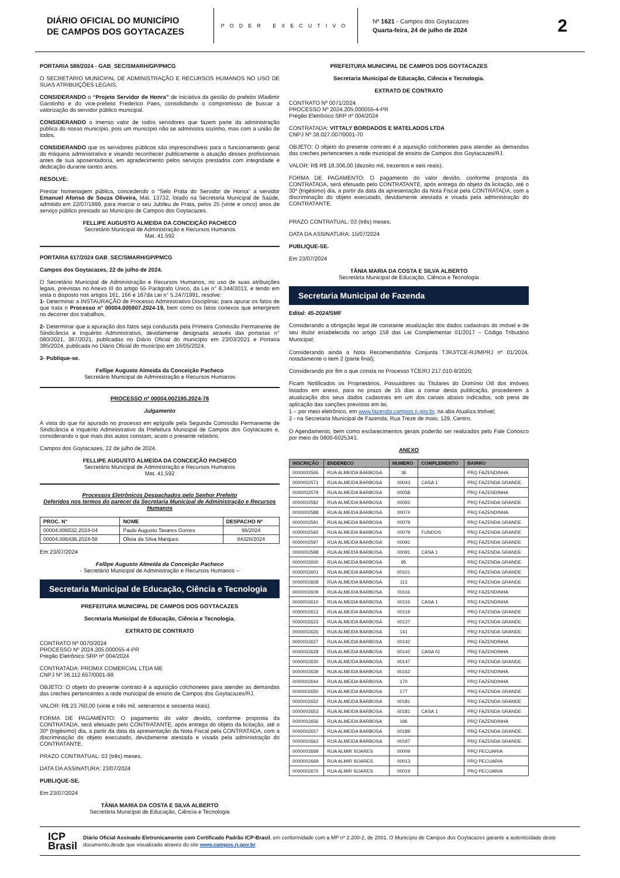DIÁRIO OFICIAL DO MUNICÍPIO
DE CAMPOS DOS GOYTACAZES
PODER EXECUTIVO
Nº 1621 - Campos dos Goytacazes
Quarta-feira, 24 de julho de 2024
2
PORTARIA 589/2024 - GAB_SEC/SMARH/GP/PMCG
O SECRETÁRIO MUNICIPAL DE ADMINISTRAÇÃO E RECURSOS HUMANOS NO USO DE SUAS ATRIBUIÇÕES LEGAIS,
CONSIDERANDO o “Projeto Servidor de Honra” de iniciativa da gestão do prefeito Wladimir Garotinho e do vice-prefeito Frederico Paes, consolidando o compromisso de buscar a valorização do servidor público municipal.
CONSIDERANDO o imenso valor de todos servidores que fazem parte da administração pública do nosso município, pois um município não se administra sozinho, mas com a união de todos.
CONSIDERANDO que os servidores públicos são imprescindíveis para o funcionamento geral da máquina administrativa e visando reconhecer publicamente a atuação desses profissionais antes de sua aposentadoria, em agradecimento pelos serviços prestados com integridade e dedicação durante tantos anos.
RESOLVE:
Prestar homenagem pública, concedendo o “Selo Prata do Servidor de Honra” a servidor Emanuel Afonso de Souza Oliveira, Mat. 13732, lotado na Secretaria Municipal de Saúde, admitido em 22/07/1999, para marcar o seu Jubileu de Prata, pelos 25 (vinte e cinco) anos de serviço público prestado ao Município de Campos dos Goytacazes.
FELLIPE AUGUSTO ALMEIDA DA CONCEIÇÃO PACHECO
Secretário Municipal de Administração e Recursos Humanos
Mat. 41.592
PORTARIA 617/2024 GAB_SEC/SMARH/GP/PMCG
Campos dos Goytacazes, 22 de julho de 2024.
O Secretário Municipal de Administração e Recursos Humanos, no uso de suas atribuições legais, previstas no Anexo III do artigo 55 Parágrafo Único, da Lei n° 8.344/2013, e tendo em vista o disposto nos artigos 161, 166 e 167da Lei n° 5.247/1991, resolve:
1- Determinar a INSTAURAÇÃO de Processo Administrativo Disciplinar, para apurar os fatos de que trata o Processo n° 00004.005907.2024-19, bem como os fatos conexos que emergirem no decorrer dos trabalhos.
2- Determinar que a apuração dos fatos seja conduzida pela Primeira Comissão Permanente de Sindicância e Inquérito Administrativo, devidamente designada através das portarias n° 080/2021, 387/2021, publicadas no Diário Oficial do município em 23/03/2021 e Portaria 385/2024, publicada no Diário Oficial do município em 16/05/2024.
3- Publique-se.
Fellipe Augusto Almeida da Conceição Pacheco
Secretário Municipal de Administração e Recursos Humanos
PROCESSO nº 00004.002195.2024-78
Julgamento
À vista do que foi apurado no processo em epígrafe pela Segunda Comissão Permanente de Sindicância e Inquérito Administrativo da Prefeitura Municipal de Campos dos Goytacazes e, considerando o que mais dos autos constam, acato o presente relatório.
Campos dos Goytacazes, 22 de julho de 2024.
FELLIPE AUGUSTO ALMEIDA DA CONCEIÇÃO PACHECO
Secretário Municipal de Administração e Recursos Humanos
Mat. 41.592
Processos Eletrônicos Despachados pelo Senhor Prefeito
Deferidos nos termos do parecer da Secretaria Municipal de Administração e Recursos Humanos
| PROC. N° | NOME | DESPACHO Nº |
| --- | --- | --- |
| 00004.006532.2024-04 | Paulo Augusto Tavares Gomes | 98/2024 |
| 00004.006436.2024-58 | Olivia da Silva Marques | 84328/2024 |
Em 23/07/2024
Fellipe Augusto Almeida da Conceição Pacheco
- Secretário Municipal de Administração e Recursos Humanos –
Secretaria Municipal de Educação, Ciência e Tecnologia
PREFEITURA MUNICIPAL DE CAMPOS DOS GOYTACAZES
Secretaria Municipal de Educação, Ciência e Tecnologia.
EXTRATO DE CONTRATO
CONTRATO Nº 0070/2024
PROCESSO Nº 2024.205.000055-4-PR
Pregão Eletrônico SRP nº 004/2024
CONTRATADA: PROMIX COMERCIAL LTDA ME
CNPJ Nº 36.112.657/0001-98
OBJETO: O objeto do presente contrato é a aquisição colchonetes para atender as demandas das creches pertencentes a rede municipal de ensino de Campos dos Goytacazes/RJ.
VALOR: R$ 23.760,00 (vinte e três mil, setecentos e sessenta reais).
FORMA DE PAGAMENTO: O pagamento do valor devido, conforme proposta da CONTRATADA, será efetuado pelo CONTRATANTE, após entrega do objeto da licitação, até o 30º (trigésimo) dia, a partir da data da apresentação da Nota Fiscal pela CONTRATADA, com a discriminação do objeto executado, devidamente atestada e visada pela administração do CONTRATANTE.
PRAZO CONTRATUAL: 03 (três) meses.
DATA DA ASSINATURA: 23/07/2024
PUBLIQUE-SE.
Em 23/07/2024
TÂNIA MARIA DA COSTA E SILVA ALBERTO
Secretária Municipal de Educação, Ciência e Tecnologia
PREFEITURA MUNICIPAL DE CAMPOS DOS GOYTACAZES
Secretaria Municipal de Educação, Ciência e Tecnologia.
EXTRATO DE CONTRATO
CONTRATO Nº 0071/2024
PROCESSO Nº 2024.205.000055-4-PR
Pregão Eletrônico SRP nº 004/2024
CONTRATADA: VITTALY BORDADOS E MATELADOS LTDA
CNPJ Nº 38.027.007/0001-70
OBJETO: O objeto do presente contrato é a aquisição colchonetes para atender as demandas das creches pertencentes a rede municipal de ensino de Campos dos Goytacazes/RJ.
VALOR: R$ R$ 18.306,00 (dezoito mil, trezentos e seis reais).
FORMA DE PAGAMENTO: O pagamento do valor devido, conforme proposta da CONTRATADA, será efetuado pelo CONTRATANTE, após entrega do objeto da licitação, até o 30º (trigésimo) dia, a partir da data da apresentação da Nota Fiscal pela CONTRATADA, com a discriminação do objeto executado, devidamente atestada e visada pela administração do CONTRATANTE.
PRAZO CONTRATUAL: 03 (três) meses.
DATA DA ASSINATURA: 15/07/2024
PUBLIQUE-SE.
Em 23/07/2024
TÂNIA MARIA DA COSTA E SILVA ALBERTO
Secretária Municipal de Educação, Ciência e Tecnologia
Secretaria Municipal de Fazenda
Edital: 45-2024/SMF
Considerando a obrigação legal de constante atualização dos dados cadastrais do imóvel e de seu titular estabelecida no artigo 158 das Lei Complementar 01/2017 – Código Tributário Municipal;
Considerando ainda a Nota Recomendatória Conjunta TJRJ/TCE-RJ/MPRJ nº 01/2024, notadamente o item 2 (parte final);
Considerando por fim o que consta no Processo TCE/RJ 217.010-8/2020;
Ficam Notificados os Proprietários, Possuidores ou Titulares do Domínio Útil dos imóveis listados em anexo, para no prazo de 15 dias a contar desta publicação, procederem à atualização dos seus dados cadastrais em um dos canais abaixo indicados, sob pena de aplicação das sanções previstas em lei.
1 – por meio eletrônico, em www.fazenda.campos.rj.gov.br, na aba Atualiza Imóvel;
2 - na Secretaria Municipal de Fazenda, Rua Treze de maio, 129, Centro,
O Agendamento, bem como esclarecimentos gerais poderão ser realizados pelo Fale Conosco por meio do 0800-6025343.
ANEXO
| INSCRIÇÃO | ENDERECO | NUMERO | COMPLEMENTO | BAIRRO |
| --- | --- | --- | --- | --- |
| 0000002566 | RUA ALMEIDA BARBOSA | 36 | | PRQ FAZENDINHA |
| 0000002571 | RUA ALMEIDA BARBOSA | 00043 | CASA 1 | PRQ FAZENDA GRANDE |
| 0000002579 | RUA ALMEIDA BARBOSA | 00058 | | PRQ FAZENDINHA |
| 0000002582 | RUA ALMEIDA BARBOSA | 00065 | | PRQ FAZENDA GRANDE |
| 0000002588 | RUA ALMEIDA BARBOSA | 00074 | | PRQ FAZENDINHA |
| 0000002591 | RUA ALMEIDA BARBOSA | 00079 | | PRQ FAZENDA GRANDE |
| 0000002592 | RUA ALMEIDA BARBOSA | 00079 | FUNDOS | PRQ FAZENDA GRANDE |
| 0000002597 | RUA ALMEIDA BARBOSA | 00091 | | PRQ FAZENDA GRANDE |
| 0000002598 | RUA ALMEIDA BARBOSA | 00091 | CASA 1 | PRQ FAZENDA GRANDE |
| 0000002600 | RUA ALMEIDA BARBOSA | 95 | | PRQ FAZENDA GRANDE |
| 0000002601 | RUA ALMEIDA BARBOSA | 00101 | | PRQ FAZENDA GRANDE |
| 0000002608 | RUA ALMEIDA BARBOSA | 113 | | PRQ FAZENDA GRANDE |
| 0000002609 | RUA ALMEIDA BARBOSA | 00116 | | PRQ FAZENDINHA |
| 0000002610 | RUA ALMEIDA BARBOSA | 00116 | CASA 1 | PRQ FAZENDINHA |
| 0000002612 | RUA ALMEIDA BARBOSA | 00119 | | PRQ FAZENDA GRANDE |
| 0000002623 | RUA ALMEIDA BARBOSA | 00137 | | PRQ FAZENDA GRANDE |
| 0000002626 | RUA ALMEIDA BARBOSA | 141 | | PRQ FAZENDA GRANDE |
| 0000002627 | RUA ALMEIDA BARBOSA | 00142 | | PRQ FAZENDINHA |
| 0000002628 | RUA ALMEIDA BARBOSA | 00142 | CASA 01 | PRQ FAZENDINHA |
| 0000002630 | RUA ALMEIDA BARBOSA | 00147 | | PRQ FAZENDA GRANDE |
| 0000002639 | RUA ALMEIDA BARBOSA | 00162 | | PRQ FAZENDINHA |
| 0000002644 | RUA ALMEIDA BARBOSA | 170 | | PRQ FAZENDINHA |
| 0000002650 | RUA ALMEIDA BARBOSA | 177 | | PRQ FAZENDA GRANDE |
| 0000002652 | RUA ALMEIDA BARBOSA | 00181 | | PRQ FAZENDA GRANDE |
| 0000002653 | RUA ALMEIDA BARBOSA | 00181 | CASA 1 | PRQ FAZENDA GRANDE |
| 0000002656 | RUA ALMEIDA BARBOSA | 186 | | PRQ FAZENDINHA |
| 0000002657 | RUA ALMEIDA BARBOSA | 00189 | | PRQ FAZENDA GRANDE |
| 0000002662 | RUA ALMEIDA BARBOSA | 00197 | | PRQ FAZENDA GRANDE |
| 0000002668 | RUA ALMIR SOARES | 00009 | | PRQ PECUARIA |
| 0000002669 | RUA ALMIR SOARES | 00013 | | PRQ PECUARIA |
| 0000002670 | RUA ALMIR SOARES | 00019 | | PRQ PECUARIA |
ICP
Brasil
Diário Oficial Assinado Eletronicamente com Certificado Padrão ICP-Brasil, em conformidade com a MP nº 2.200-2, de 2001. O Município de Campos dos Goytacazes garante a autenticidade deste documento,desde que visualizado através do site www.campos.rj.gov.br